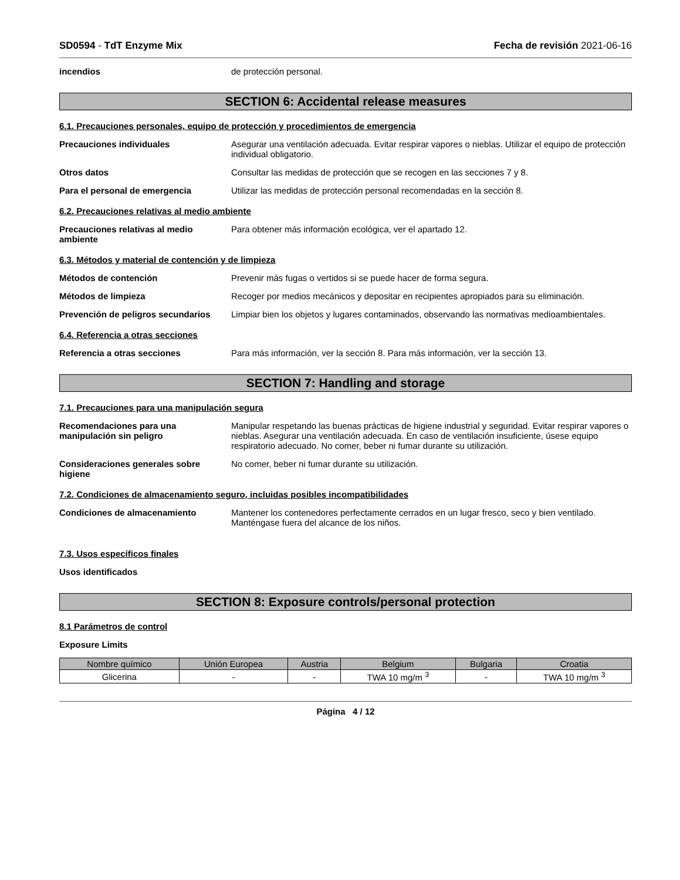SD0594 - TdT Enzyme Mix Fecha de revisión 2021-06-16
incendios de protección personal.
SECTION 6: Accidental release measures
6.1. Precauciones personales, equipo de protección y procedimientos de emergencia
Precauciones individuales Asegurar una ventilación adecuada. Evitar respirar vapores o nieblas. Utilizar el equipo de protección individual obligatorio.
Otros datos Consultar las medidas de protección que se recogen en las secciones 7 y 8.
Para el personal de emergencia Utilizar las medidas de protección personal recomendadas en la sección 8.
6.2. Precauciones relativas al medio ambiente
Precauciones relativas al medio ambiente
Para obtener más información ecológica, ver el apartado 12.
6.3. Métodos y material de contención y de limpieza
Métodos de contención Prevenir más fugas o vertidos si se puede hacer de forma segura.
Métodos de limpieza Recoger por medios mecánicos y depositar en recipientes apropiados para su eliminación.
Prevención de peligros secundarios
Limpiar bien los objetos y lugares contaminados, observando las normativas medioambientales.
6.4. Referencia a otras secciones
Referencia a otras secciones Para más información, ver la sección 8. Para más información, ver la sección 13.
SECTION 7: Handling and storage
7.1. Precauciones para una manipulación segura
Recomendaciones para una manipulación sin peligro
Manipular respetando las buenas prácticas de higiene industrial y seguridad. Evitar respirar vapores o nieblas. Asegurar una ventilación adecuada. En caso de ventilación insuficiente, úsese equipo respiratorio adecuado. No comer, beber ni fumar durante su utilización.
Consideraciones generales sobre higiene
No comer, beber ni fumar durante su utilización.
7.2. Condiciones de almacenamiento seguro, incluidas posibles incompatibilidades
Condiciones de almacenamiento Mantener los contenedores perfectamente cerrados en un lugar fresco, seco y bien ventilado. Manténgase fuera del alcance de los niños.
7.3. Usos específicos finales
Usos identificados
SECTION 8: Exposure controls/personal protection
8.1 Parámetros de control
Exposure Limits
| Nombre químico | Unión Europea | Austria | Belgium | Bulgaria | Croatia |
| --- | --- | --- | --- | --- | --- |
| Glicerina | - | - | TWA 10 mg/m <sup>3</sup> | - | TWA 10 mg/m <sup>3</sup> |
Página 4 / 12